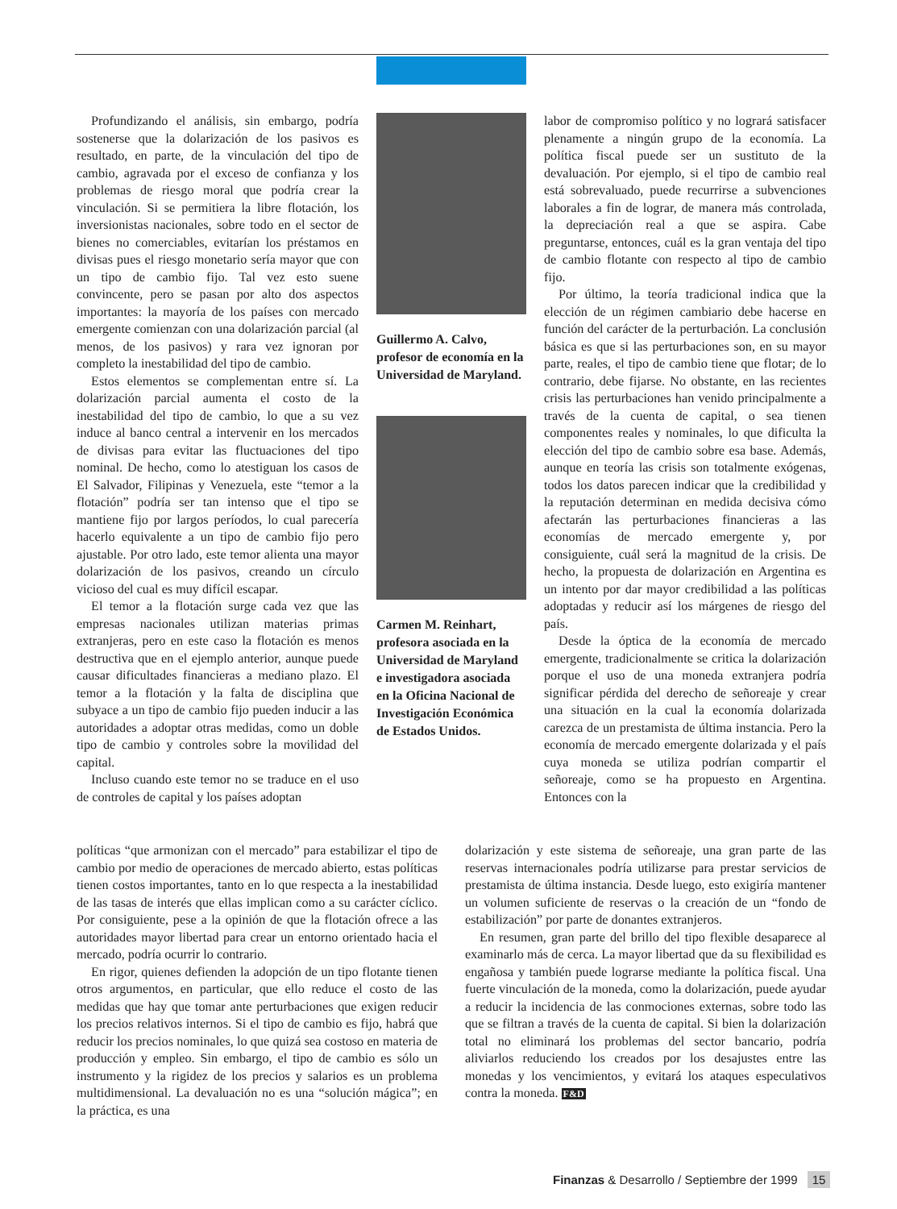Profundizando el análisis, sin embargo, podría sostenerse que la dolarización de los pasivos es resultado, en parte, de la vinculación del tipo de cambio, agravada por el exceso de confianza y los problemas de riesgo moral que podría crear la vinculación. Si se permitiera la libre flotación, los inversionistas nacionales, sobre todo en el sector de bienes no comerciables, evitarían los préstamos en divisas pues el riesgo monetario sería mayor que con un tipo de cambio fijo. Tal vez esto suene convincente, pero se pasan por alto dos aspectos importantes: la mayoría de los países con mercado emergente comienzan con una dolarización parcial (al menos, de los pasivos) y rara vez ignoran por completo la inestabilidad del tipo de cambio.
Estos elementos se complementan entre sí. La dolarización parcial aumenta el costo de la inestabilidad del tipo de cambio, lo que a su vez induce al banco central a intervenir en los mercados de divisas para evitar las fluctuaciones del tipo nominal. De hecho, como lo atestiguan los casos de El Salvador, Filipinas y Venezuela, este “temor a la flotación” podría ser tan intenso que el tipo se mantiene fijo por largos períodos, lo cual parecería hacerlo equivalente a un tipo de cambio fijo pero ajustable. Por otro lado, este temor alienta una mayor dolarización de los pasivos, creando un círculo vicioso del cual es muy difícil escapar.
El temor a la flotación surge cada vez que las empresas nacionales utilizan materias primas extranjeras, pero en este caso la flotación es menos destructiva que en el ejemplo anterior, aunque puede causar dificultades financieras a mediano plazo. El temor a la flotación y la falta de disciplina que subyace a un tipo de cambio fijo pueden inducir a las autoridades a adoptar otras medidas, como un doble tipo de cambio y controles sobre la movilidad del capital.
Incluso cuando este temor no se traduce en el uso de controles de capital y los países adoptan
Guillermo A. Calvo, profesor de economía en la Universidad de Maryland.
Carmen M. Reinhart, profesora asociada en la Universidad de Maryland e investigadora asociada en la Oficina Nacional de Investigación Económica de Estados Unidos.
labor de compromiso político y no logrará satisfacer plenamente a ningún grupo de la economía. La política fiscal puede ser un sustituto de la devaluación. Por ejemplo, si el tipo de cambio real está sobrevaluado, puede recurrirse a subvenciones laborales a fin de lograr, de manera más controlada, la depreciación real a que se aspira. Cabe preguntarse, entonces, cuál es la gran ventaja del tipo de cambio flotante con respecto al tipo de cambio fijo.
Por último, la teoría tradicional indica que la elección de un régimen cambiario debe hacerse en función del carácter de la perturbación. La conclusión básica es que si las perturbaciones son, en su mayor parte, reales, el tipo de cambio tiene que flotar; de lo contrario, debe fijarse. No obstante, en las recientes crisis las perturbaciones han venido principalmente a través de la cuenta de capital, o sea tienen componentes reales y nominales, lo que dificulta la elección del tipo de cambio sobre esa base. Además, aunque en teoría las crisis son totalmente exógenas, todos los datos parecen indicar que la credibilidad y la reputación determinan en medida decisiva cómo afectarán las perturbaciones financieras a las economías de mercado emergente y, por consiguiente, cuál será la magnitud de la crisis. De hecho, la propuesta de dolarización en Argentina es un intento por dar mayor credibilidad a las políticas adoptadas y reducir así los márgenes de riesgo del país.
Desde la óptica de la economía de mercado emergente, tradicionalmente se critica la dolarización porque el uso de una moneda extranjera podría significar pérdida del derecho de señoreaje y crear una situación en la cual la economía dolarizada carezca de un prestamista de última instancia. Pero la economía de mercado emergente dolarizada y el país cuya moneda se utiliza podrían compartir el señoreaje, como se ha propuesto en Argentina. Entonces con la
políticas “que armonizan con el mercado” para estabilizar el tipo de cambio por medio de operaciones de mercado abierto, estas políticas tienen costos importantes, tanto en lo que respecta a la inestabilidad de las tasas de interés que ellas implican como a su carácter cíclico. Por consiguiente, pese a la opinión de que la flotación ofrece a las autoridades mayor libertad para crear un entorno orientado hacia el mercado, podría ocurrir lo contrario.
En rigor, quienes defienden la adopción de un tipo flotante tienen otros argumentos, en particular, que ello reduce el costo de las medidas que hay que tomar ante perturbaciones que exigen reducir los precios relativos internos. Si el tipo de cambio es fijo, habrá que reducir los precios nominales, lo que quizá sea costoso en materia de producción y empleo. Sin embargo, el tipo de cambio es sólo un instrumento y la rigidez de los precios y salarios es un problema multidimensional. La devaluación no es una “solución mágica”; en la práctica, es una
dolarización y este sistema de señoreaje, una gran parte de las reservas internacionales podría utilizarse para prestar servicios de prestamista de última instancia. Desde luego, esto exigiría mantener un volumen suficiente de reservas o la creación de un “fondo de estabilización” por parte de donantes extranjeros.
En resumen, gran parte del brillo del tipo flexible desaparece al examinarlo más de cerca. La mayor libertad que da su flexibilidad es engañosa y también puede lograrse mediante la política fiscal. Una fuerte vinculación de la moneda, como la dolarización, puede ayudar a reducir la incidencia de las conmociones externas, sobre todo las que se filtran a través de la cuenta de capital. Si bien la dolarización total no eliminará los problemas del sector bancario, podría aliviarlos reduciendo los creados por los desajustes entre las monedas y los vencimientos, y evitará los ataques especulativos contra la moneda. F&D
Finanzas & Desarrollo / Septiembre der 1999 15